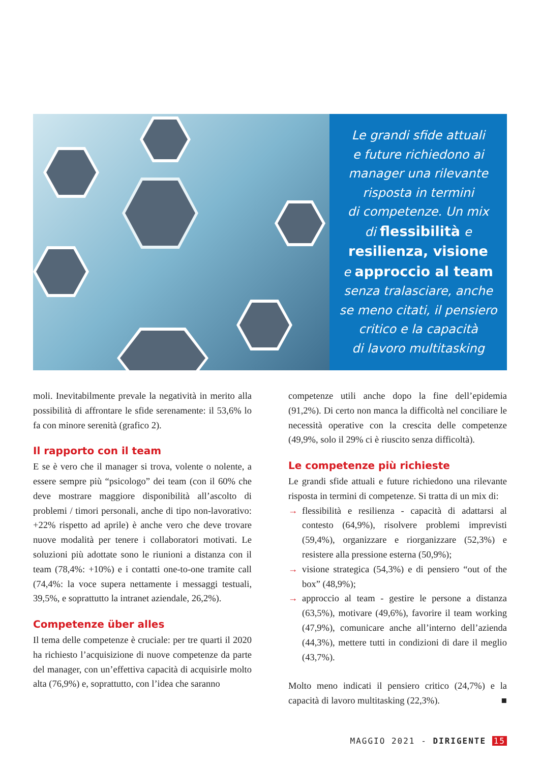Le grandi sfide attuali
e future richiedono ai
manager una rilevante
risposta in termini
di competenze. Un mix
di flessibilità e
resilienza, visione
e approccio al team
senza tralasciare, anche
se meno citati, il pensiero
critico e la capacità
di lavoro multitasking
moli. Inevitabilmente prevale la negatività in merito alla possibilità di affrontare le sfide serenamente: il 53,6% lo fa con minore serenità (grafico 2).
Il rapporto con il team
E se è vero che il manager si trova, volente o nolente, a essere sempre più “psicologo” dei team (con il 60% che deve mostrare maggiore disponibilità all’ascolto di problemi / timori personali, anche di tipo non-lavorativo: +22% rispetto ad aprile) è anche vero che deve trovare nuove modalità per tenere i collaboratori motivati. Le soluzioni più adottate sono le riunioni a distanza con il team (78,4%: +10%) e i contatti one-to-one tramite call (74,4%: la voce supera nettamente i messaggi testuali, 39,5%, e soprattutto la intranet aziendale, 26,2%).
Competenze über alles
Il tema delle competenze è cruciale: per tre quarti il 2020 ha richiesto l’acquisizione di nuove competenze da parte del manager, con un’effettiva capacità di acquisirle molto alta (76,9%) e, soprattutto, con l’idea che saranno
competenze utili anche dopo la fine dell’epidemia (91,2%). Di certo non manca la difficoltà nel conciliare le necessità operative con la crescita delle competenze (49,9%, solo il 29% ci è riuscito senza difficoltà).
Le competenze più richieste
Le grandi sfide attuali e future richiedono una rilevante risposta in termini di competenze. Si tratta di un mix di:
→ flessibilità e resilienza - capacità di adattarsi al contesto (64,9%), risolvere problemi imprevisti (59,4%), organizzare e riorganizzare (52,3%) e resistere alla pressione esterna (50,9%);
→ visione strategica (54,3%) e di pensiero “out of the box” (48,9%);
→ approccio al team - gestire le persone a distanza (63,5%), motivare (49,6%), favorire il team working (47,9%), comunicare anche all’interno dell’azienda (44,3%), mettere tutti in condizioni di dare il meglio (43,7%).
Molto meno indicati il pensiero critico (24,7%) e la capacità di lavoro multitasking (22,3%). ■
MAGGIO 2021 - DIRIGENTE 15